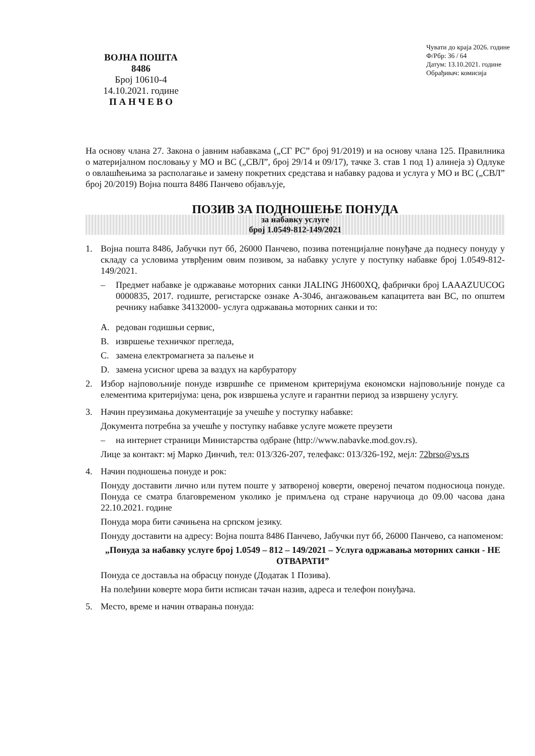ВОЈНА ПОШТА
8486
Број 10610-4
14.10.2021. године
П А Н Ч Е В О
Чувати до краја 2026. године
Ф/Рбр: 36 / 64
Датум: 13.10.2021. године
Обрађивач: комисија
На основу члана 27. Закона о јавним набавкама („СГ РС” број 91/2019) и на основу члана 125. Правилника о материјалном пословању у МО и ВС („СВЛ”, број 29/14 и 09/17), тачке 3. став 1 под 1) алинеја з) Одлуке о овлашћењима за располагање и замену покретних средстава и набавку радова и услуга у МО и ВС („СВЛ” број 20/2019) Војна пошта 8486 Панчево објављује,
ПОЗИВ ЗА ПОДНОШЕЊЕ ПОНУДА
за набавку услуге
број 1.0549-812-149/2021
1. Војна пошта 8486, Јабучки пут бб, 26000 Панчево, позива потенцијалне понуђаче да поднесу понуду у складу са условима утврђеним овим позивом, за набавку услуге у поступку набавке број 1.0549-812-149/2021.
– Предмет набавке је одржавање моторних санки JIALING JH600XQ, фабрички број LAAAZUUCOG 0000835, 2017. годиште, регистарске ознаке А-3046, ангажовањем капацитета ван ВС, по општем речнику набавке 34132000- услуга одржавања моторних санки и то:
A. редован годишњи сервис,
B. извршење техничког прегледа,
C. замена електромагнета за паљење и
D. замена усисног црева за ваздух на карбуратору
2. Избор најповољније понуде извршиће се применом критеријума економски најповољније понуде са елементима критеријума: цена, рок извршења услуге и гарантни период за извршену услугу.
3. Начин преузимања документације за учешће у поступку набавке:
Документа потребна за учешће у поступку набавке услуге можете преузети
– на интернет страници Министарства одбране (http://www.nabavke.mod.gov.rs).
Лице за контакт: мј Марко Динчић, тел: 013/326-207, телефакс: 013/326-192, мејл: 72brso@vs.rs
4. Начин подношења понуде и рок:
Понуду доставити лично или путем поште у затвореној коверти, овереној печатом подносиоца понуде. Понуда се сматра благовременом уколико је примљена од стране наручиоца до 09.00 часова дана 22.10.2021. године
Понуда мора бити сачињена на српском језику.
Понуду доставити на адресу: Војна пошта 8486 Панчево, Јабучки пут бб, 26000 Панчево, са напоменом:
„Понуда за набавку услуге број 1.0549 – 812 – 149/2021 – Услуга одржавања моторних санки - НЕ ОТВАРАТИ”
Понуда се доставља на обрасцу понуде (Додатак 1 Позива).
На полеђини коверте мора бити исписан тачан назив, адреса и телефон понуђача.
5. Место, време и начин отварања понуда: